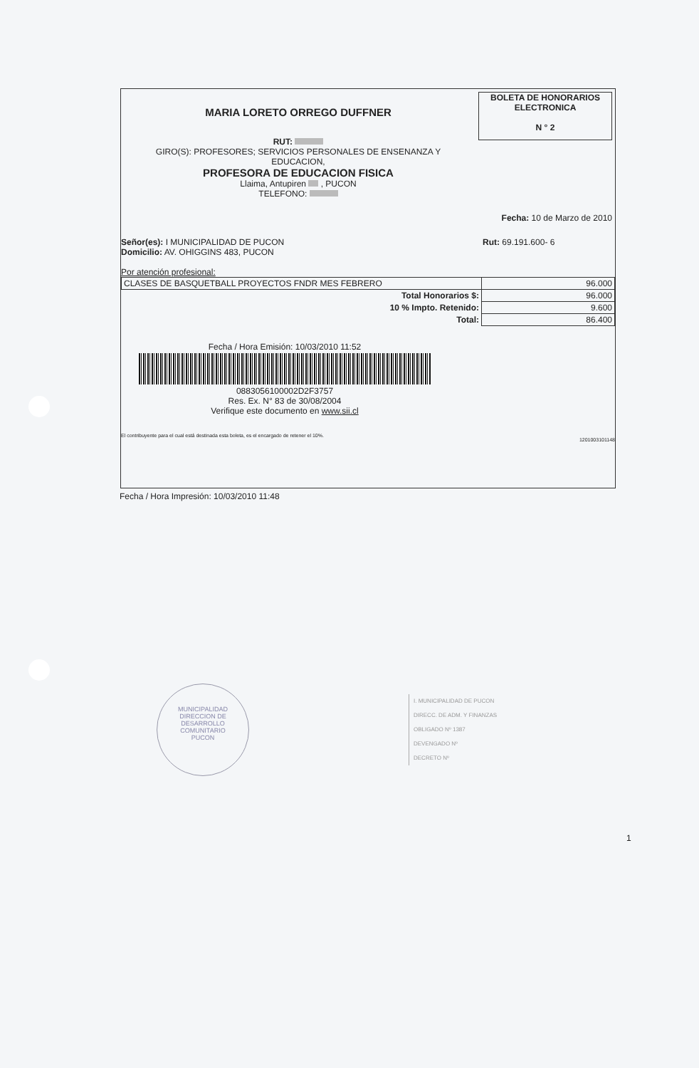MARIA LORETO ORREGO DUFFNER
RUT:
GIRO(S): PROFESORES; SERVICIOS PERSONALES DE ENSENANZA Y
EDUCACION,
PROFESORA DE EDUCACION FISICA
Llaima, Antupiren , PUCON
TELEFONO:
BOLETA DE HONORARIOS
ELECTRONICA
N ° 2
Fecha: 10 de Marzo de 2010
Señor(es): I MUNICIPALIDAD DE PUCON
Domicilio: AV. OHIGGINS 483, PUCON
Rut: 69.191.600- 6
Por atención profesional:
| CLASES DE BASQUETBALL PROYECTOS FNDR MES FEBRERO | 96.000 |
| Total Honorarios $: | 96.000 |
| 10 % Impto. Retenido: | 9.600 |
| Total: | 86.400 |
Fecha / Hora Emisión: 10/03/2010 11:52
0883056100002D2F3757
Res. Ex. N° 83 de 30/08/2004
Verifique este documento en www.sii.cl
El contribuyente para el cual está destinada esta boleta, es el encargado de retener el 10%.
1201003101148
Fecha / Hora Impresión: 10/03/2010 11:48
MUNICIPALIDAD
DIRECCION DE
DESARROLLO
COMUNITARIO
PUCON
I. MUNICIPALIDAD DE PUCON
DIRECC. DE ADM. Y FINANZAS
OBLIGADO Nº 1387
DEVENGADO Nº
DECRETO Nº
1